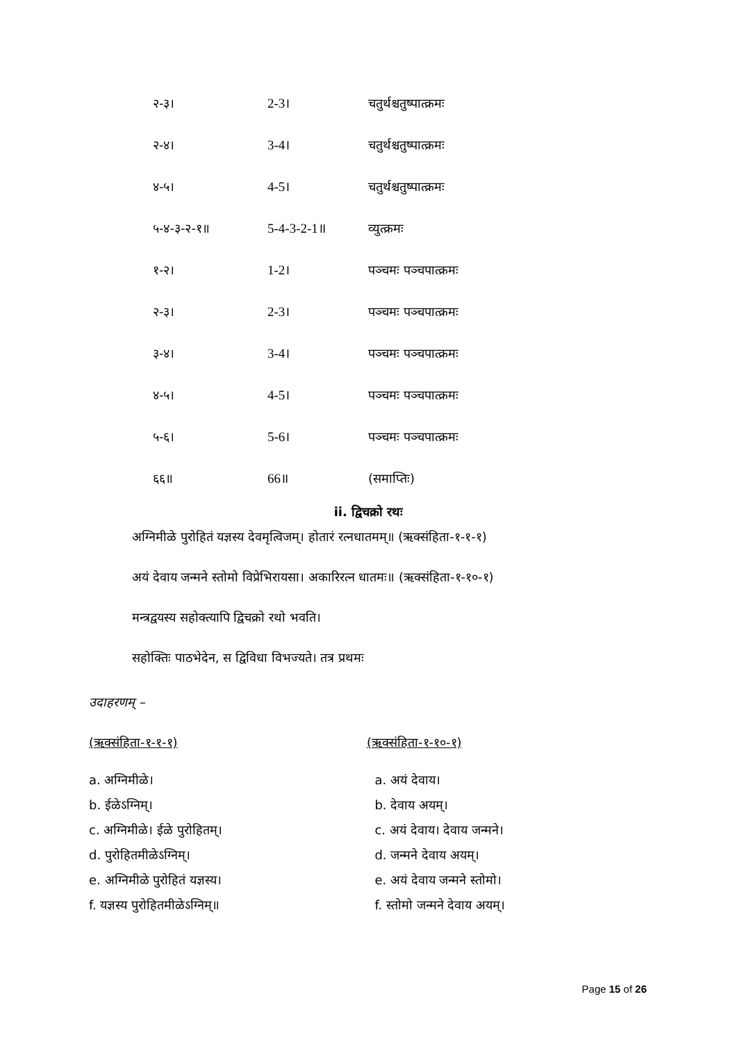| २-३। | 2-3। | चतुर्थश्चतुष्पात्क्रमः |
| २-४। | 3-4। | चतुर्थश्चतुष्पात्क्रमः |
| ४-५। | 4-5। | चतुर्थश्चतुष्पात्क्रमः |
| ५-४-३-२-१॥ | 5-4-3-2-1॥ | व्युत्क्रमः |
| १-२। | 1-2। | पञ्चमः पञ्चपात्क्रमः |
| २-३। | 2-3। | पञ्चमः पञ्चपात्क्रमः |
| ३-४। | 3-4। | पञ्चमः पञ्चपात्क्रमः |
| ४-५। | 4-5। | पञ्चमः पञ्चपात्क्रमः |
| ५-६। | 5-6। | पञ्चमः पञ्चपात्क्रमः |
| ६६॥ | 66॥ | (समाप्तिः) |
ii. द्विचक्रो रथः
अग्निमीळे पुरोहितं यज्ञस्य देवमृत्विजम्। होतारं रत्नधातमम्॥ (ऋक्संहिता-१-१-१)
अयं देवाय जन्मने स्तोमो विप्रेभिरायसा। अकारिरत्न धातमः॥ (ऋक्संहिता-१-१०-१)
मन्त्रद्वयस्य सहोक्त्यापि द्विचक्रो रथो भवति।
सहोक्तिः पाठभेदेन, स द्विविधा विभज्यते। तत्र प्रथमः
उदाहरणम् –
(ऋक्संहिता-१-१-१)
a. अग्निमीळे।
b. ईळेऽग्निम्।
c. अग्निमीळे। ईळे पुरोहितम्।
d. पुरोहितमीळेऽग्निम्।
e. अग्निमीळे पुरोहितं यज्ञस्य।
f. यज्ञस्य पुरोहितमीळेऽग्निम्॥
(ऋक्संहिता-१-१०-१)
a. अयं देवाय।
b. देवाय अयम्।
c. अयं देवाय। देवाय जन्मने।
d. जन्मने देवाय अयम्।
e. अयं देवाय जन्मने स्तोमो।
f. स्तोमो जन्मने देवाय अयम्।
Page 15 of 26